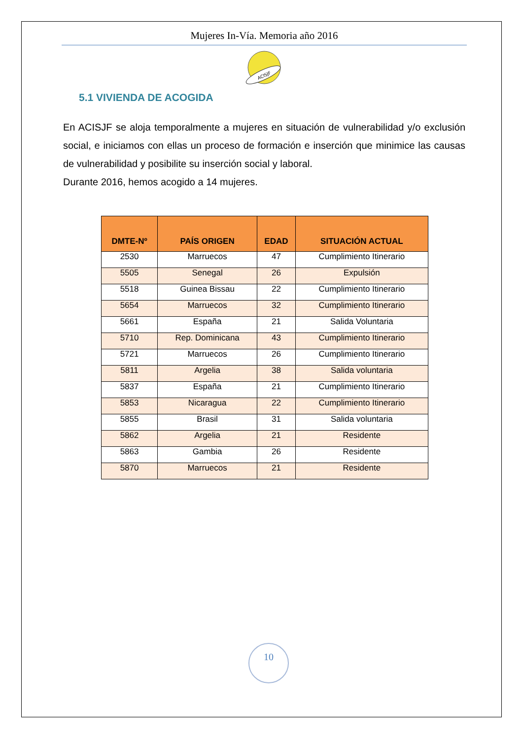Mujeres In-Vía. Memoria año 2016
ACISJF
5.1 VIVIENDA DE ACOGIDA
En ACISJF se aloja temporalmente a mujeres en situación de vulnerabilidad y/o exclusión social, e iniciamos con ellas un proceso de formación e inserción que minimice las causas de vulnerabilidad y posibilite su inserción social y laboral.
Durante 2016, hemos acogido a 14 mujeres.
| DMTE-Nº | PAÍS ORIGEN | EDAD | SITUACIÓN ACTUAL |
| --- | --- | --- | --- |
| 2530 | Marruecos | 47 | Cumplimiento Itinerario |
| 5505 | Senegal | 26 | Expulsión |
| 5518 | Guinea Bissau | 22 | Cumplimiento Itinerario |
| 5654 | Marruecos | 32 | Cumplimiento Itinerario |
| 5661 | España | 21 | Salida Voluntaria |
| 5710 | Rep. Dominicana | 43 | Cumplimiento Itinerario |
| 5721 | Marruecos | 26 | Cumplimiento Itinerario |
| 5811 | Argelia | 38 | Salida voluntaria |
| 5837 | España | 21 | Cumplimiento Itinerario |
| 5853 | Nicaragua | 22 | Cumplimiento Itinerario |
| 5855 | Brasil | 31 | Salida voluntaria |
| 5862 | Argelia | 21 | Residente |
| 5863 | Gambia | 26 | Residente |
| 5870 | Marruecos | 21 | Residente |
10